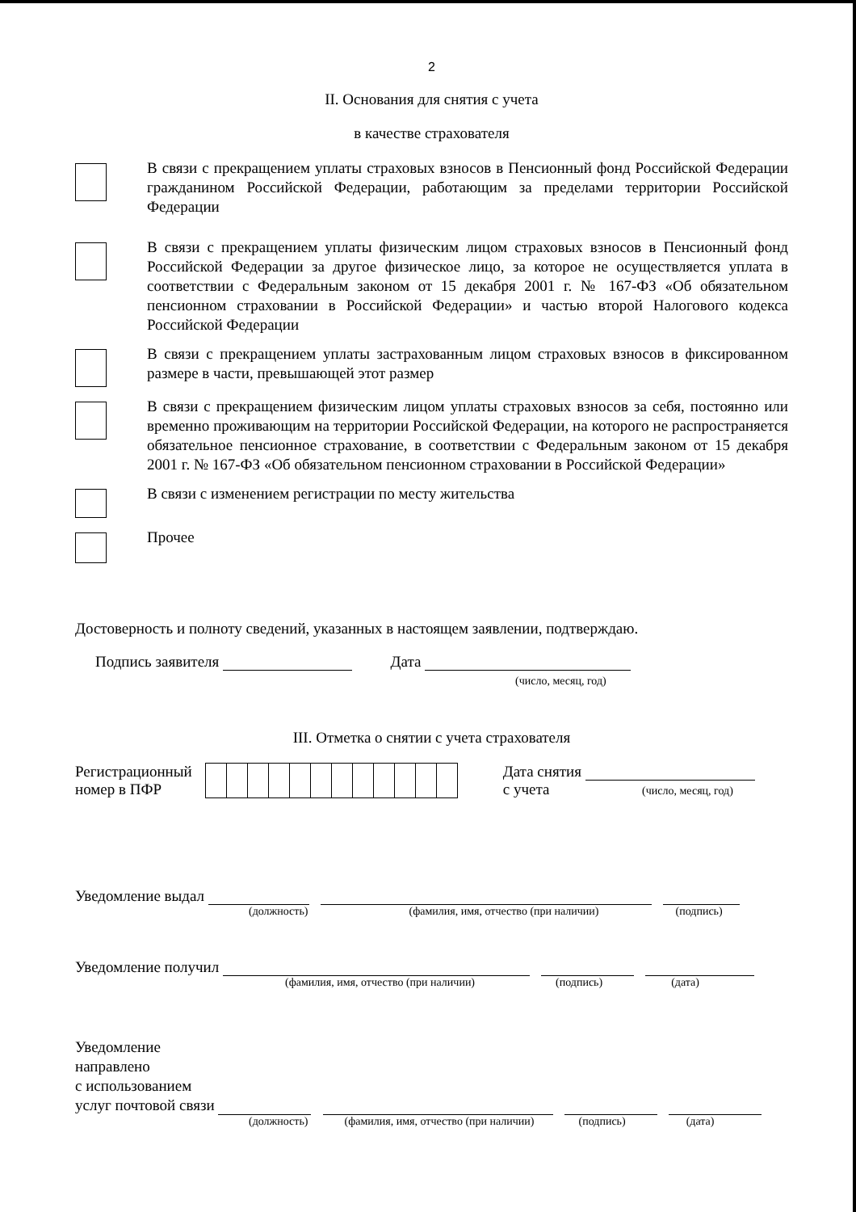2
II. Основания для снятия с учета
в качестве страхователя
В связи с прекращением уплаты страховых взносов в Пенсионный фонд Российской Федерации гражданином Российской Федерации, работающим за пределами территории Российской Федерации
В связи с прекращением уплаты физическим лицом страховых взносов в Пенсионный фонд Российской Федерации за другое физическое лицо, за которое не осуществляется уплата в соответствии с Федеральным законом от 15 декабря 2001 г. № 167-ФЗ «Об обязательном пенсионном страховании в Российской Федерации» и частью второй Налогового кодекса Российской Федерации
В связи с прекращением уплаты застрахованным лицом страховых взносов в фиксированном размере в части, превышающей этот размер
В связи с прекращением физическим лицом уплаты страховых взносов за себя, постоянно или временно проживающим на территории Российской Федерации, на которого не распространяется обязательное пенсионное страхование, в соответствии с Федеральным законом от 15 декабря 2001 г. № 167-ФЗ «Об обязательном пенсионном страховании в Российской Федерации»
В связи с изменением регистрации по месту жительства
Прочее
Достоверность и полноту сведений, указанных в настоящем заявлении, подтверждаю.
Подпись заявителя Дата
(число, месяц, год)
III. Отметка о снятии с учета страхователя
Регистрационный
номер в ПФР
Дата снятия
с учета (число, месяц, год)
Уведомление выдал
(должность) (фамилия, имя, отчество (при наличии) (подпись)
Уведомление получил
(фамилия, имя, отчество (при наличии) (подпись) (дата)
Уведомление
направлено
с использованием
услуг почтовой связи
(должность) (фамилия, имя, отчество (при наличии) (подпись) (дата)